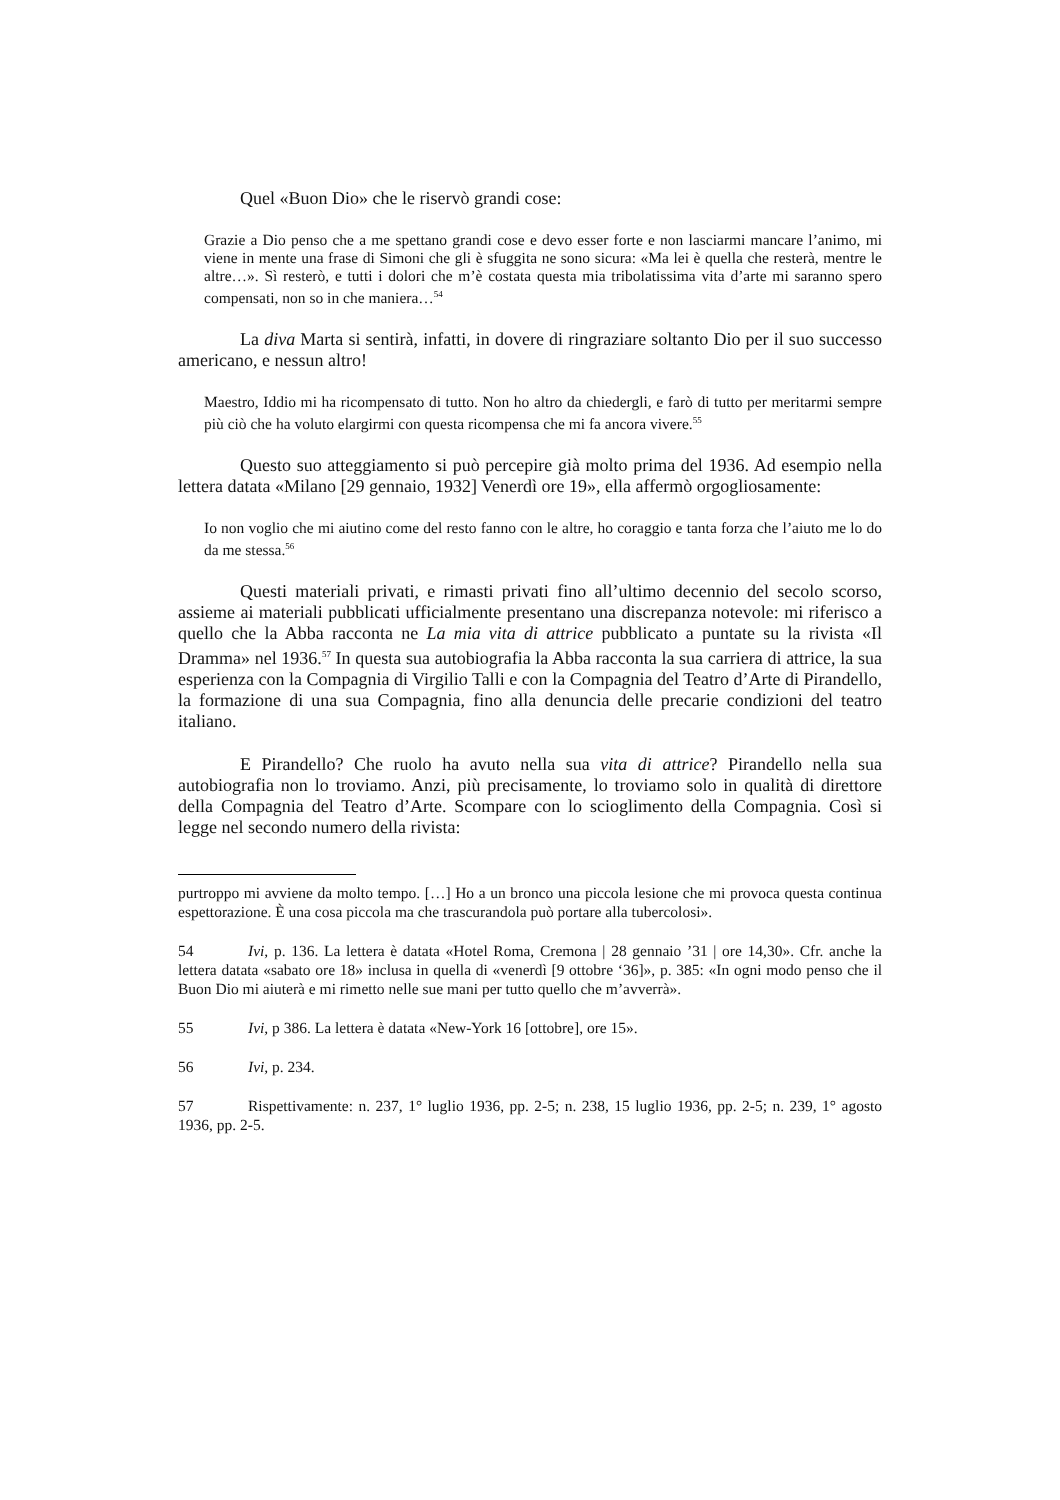Quel «Buon Dio» che le riservò grandi cose:
Grazie a Dio penso che a me spettano grandi cose e devo esser forte e non lasciarmi mancare l’animo, mi viene in mente una frase di Simoni che gli è sfuggita ne sono sicura: «Ma lei è quella che resterà, mentre le altre…». Sì resterò, e tutti i dolori che m’è costata questa mia tribolatissima vita d’arte mi saranno spero compensati, non so in che maniera…<sup>54</sup>
La diva Marta si sentirà, infatti, in dovere di ringraziare soltanto Dio per il suo successo americano, e nessun altro!
Maestro, Iddio mi ha ricompensato di tutto. Non ho altro da chiedergli, e farò di tutto per meritarmi sempre più ciò che ha voluto elargirmi con questa ricompensa che mi fa ancora vivere.<sup>55</sup>
Questo suo atteggiamento si può percepire già molto prima del 1936. Ad esempio nella lettera datata «Milano [29 gennaio, 1932] Venerdì ore 19», ella affermò orgogliosamente:
Io non voglio che mi aiutino come del resto fanno con le altre, ho coraggio e tanta forza che l’aiuto me lo do da me stessa.<sup>56</sup>
Questi materiali privati, e rimasti privati fino all’ultimo decennio del secolo scorso, assieme ai materiali pubblicati ufficialmente presentano una discrepanza notevole: mi riferisco a quello che la Abba racconta ne La mia vita di attrice pubblicato a puntate su la rivista «Il Dramma» nel 1936.<sup>57</sup> In questa sua autobiografia la Abba racconta la sua carriera di attrice, la sua esperienza con la Compagnia di Virgilio Talli e con la Compagnia del Teatro d’Arte di Pirandello, la formazione di una sua Compagnia, fino alla denuncia delle precarie condizioni del teatro italiano.
E Pirandello? Che ruolo ha avuto nella sua vita di attrice? Pirandello nella sua autobiografia non lo troviamo. Anzi, più precisamente, lo troviamo solo in qualità di direttore della Compagnia del Teatro d’Arte. Scompare con lo scioglimento della Compagnia. Così si legge nel secondo numero della rivista:
purtroppo mi avviene da molto tempo. […] Ho a un bronco una piccola lesione che mi provoca questa continua espettorazione. È una cosa piccola ma che trascurandola può portare alla tubercolosi».
54 Ivi, p. 136. La lettera è datata «Hotel Roma, Cremona | 28 gennaio ’31 | ore 14,30». Cfr. anche la lettera datata «sabato ore 18» inclusa in quella di «venerdì [9 ottobre ‘36]», p. 385: «In ogni modo penso che il Buon Dio mi aiuterà e mi rimetto nelle sue mani per tutto quello che m’avverrà».
55 Ivi, p 386. La lettera è datata «New-York 16 [ottobre], ore 15».
56 Ivi, p. 234.
57 Rispettivamente: n. 237, 1° luglio 1936, pp. 2-5; n. 238, 15 luglio 1936, pp. 2-5; n. 239, 1° agosto 1936, pp. 2-5.